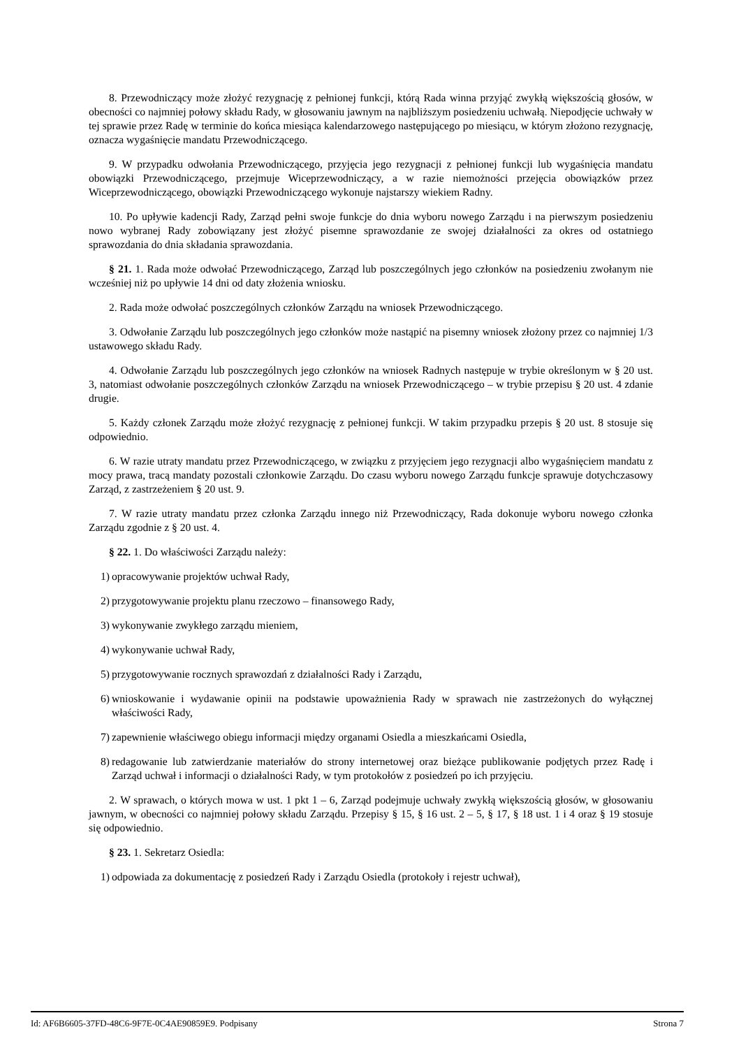8. Przewodniczący może złożyć rezygnację z pełnionej funkcji, którą Rada winna przyjąć zwykłą większością głosów, w obecności co najmniej połowy składu Rady, w głosowaniu jawnym na najbliższym posiedzeniu uchwałą. Niepodjęcie uchwały w tej sprawie przez Radę w terminie do końca miesiąca kalendarzowego następującego po miesiącu, w którym złożono rezygnację, oznacza wygaśnięcie mandatu Przewodniczącego.
9. W przypadku odwołania Przewodniczącego, przyjęcia jego rezygnacji z pełnionej funkcji lub wygaśnięcia mandatu obowiązki Przewodniczącego, przejmuje Wiceprzewodniczący, a w razie niemożności przejęcia obowiązków przez Wiceprzewodniczącego, obowiązki Przewodniczącego wykonuje najstarszy wiekiem Radny.
10. Po upływie kadencji Rady, Zarząd pełni swoje funkcje do dnia wyboru nowego Zarządu i na pierwszym posiedzeniu nowo wybranej Rady zobowiązany jest złożyć pisemne sprawozdanie ze swojej działalności za okres od ostatniego sprawozdania do dnia składania sprawozdania.
§ 21. 1. Rada może odwołać Przewodniczącego, Zarząd lub poszczególnych jego członków na posiedzeniu zwołanym nie wcześniej niż po upływie 14 dni od daty złożenia wniosku.
2. Rada może odwołać poszczególnych członków Zarządu na wniosek Przewodniczącego.
3. Odwołanie Zarządu lub poszczególnych jego członków może nastąpić na pisemny wniosek złożony przez co najmniej 1/3 ustawowego składu Rady.
4. Odwołanie Zarządu lub poszczególnych jego członków na wniosek Radnych następuje w trybie określonym w § 20 ust. 3, natomiast odwołanie poszczególnych członków Zarządu na wniosek Przewodniczącego – w trybie przepisu § 20 ust. 4 zdanie drugie.
5. Każdy członek Zarządu może złożyć rezygnację z pełnionej funkcji. W takim przypadku przepis § 20 ust. 8 stosuje się odpowiednio.
6. W razie utraty mandatu przez Przewodniczącego, w związku z przyjęciem jego rezygnacji albo wygaśnięciem mandatu z mocy prawa, tracą mandaty pozostali członkowie Zarządu. Do czasu wyboru nowego Zarządu funkcje sprawuje dotychczasowy Zarząd, z zastrzeżeniem § 20 ust. 9.
7. W razie utraty mandatu przez członka Zarządu innego niż Przewodniczący, Rada dokonuje wyboru nowego członka Zarządu zgodnie z § 20 ust. 4.
§ 22. 1. Do właściwości Zarządu należy:
1) opracowywanie projektów uchwał Rady,
2) przygotowywanie projektu planu rzeczowo – finansowego Rady,
3) wykonywanie zwykłego zarządu mieniem,
4) wykonywanie uchwał Rady,
5) przygotowywanie rocznych sprawozdań z działalności Rady i Zarządu,
6) wnioskowanie i wydawanie opinii na podstawie upoważnienia Rady w sprawach nie zastrzeżonych do wyłącznej właściwości Rady,
7) zapewnienie właściwego obiegu informacji między organami Osiedla a mieszkańcami Osiedla,
8) redagowanie lub zatwierdzanie materiałów do strony internetowej oraz bieżące publikowanie podjętych przez Radę i Zarząd uchwał i informacji o działalności Rady, w tym protokołów z posiedzeń po ich przyjęciu.
2. W sprawach, o których mowa w ust. 1 pkt 1 – 6, Zarząd podejmuje uchwały zwykłą większością głosów, w głosowaniu jawnym, w obecności co najmniej połowy składu Zarządu. Przepisy § 15, § 16 ust. 2 – 5, § 17, § 18 ust. 1 i 4 oraz § 19 stosuje się odpowiednio.
§ 23. 1. Sekretarz Osiedla:
1) odpowiada za dokumentację z posiedzeń Rady i Zarządu Osiedla (protokoły i rejestr uchwał),
Id: AF6B6605-37FD-48C6-9F7E-0C4AE90859E9. Podpisany Strona 7